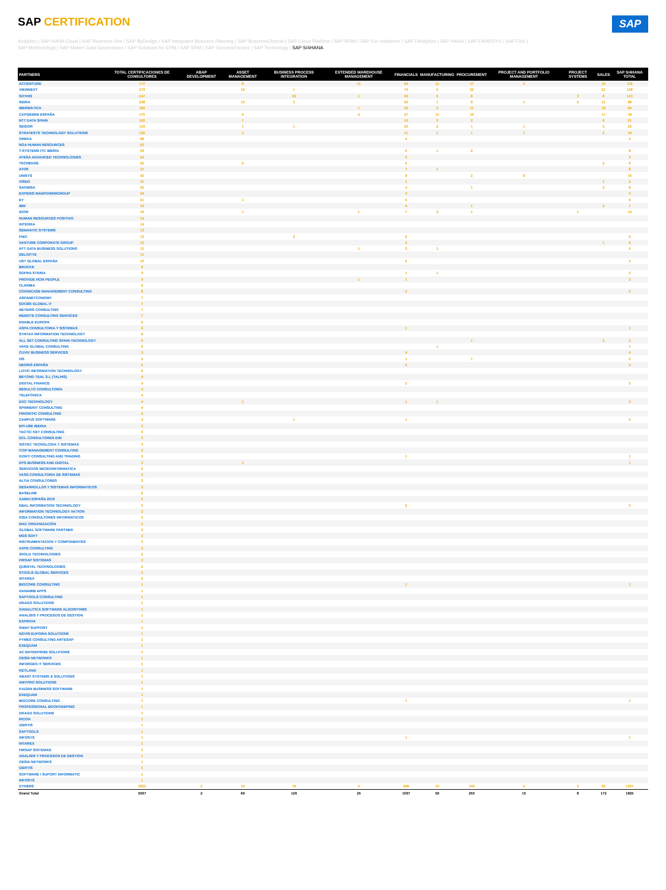SAP
SAP CERTIFICATION
Analytics | SAP HANA Cloud | SAP Business One / SAP ByDesign / SAP Integrated Business Planning | SAP BusinessObjects | SAP Cloud Platform / SAP BRIM / SAP For Industries / SAP Fieldglass | SAP HANA | SAP EMARSYS / SAP Fiori |
SAP Methodology | SAP Master Data Governance / SAP Solutions for EPM / SAP SRM | SAP SuccessFactors | SAP Technology | SAP S/4HANA
| PARTNERS | TOTAL CERTIFICACIONES DE CONSULTORES | ABAP DEVELOPMENT | ASSET MANAGEMENT | BUSINESS PROCESS INTEGRATION | EXTENDED WAREHOUSE MANAGEMENT | FINANCIALS | MANUFACTURING | PROCUREMENT | PROJECT AND PORTFOLIO MANAGEMENT | PROJECT SYSTEMS | SALES | SAP S/4HANA TOTAL |
| --- | --- | --- | --- | --- | --- | --- | --- | --- | --- | --- | --- | --- |
| ACCENTURE | 177 | | 8 | | 11 | 54 | 11 | 17 | 2 | | 15 | 118 |
| VIEWNEXT | 273 | | 16 | 1 | | 73 | 5 | 22 | | | 21 | 138 |
| SOTHIS | 247 | | | 39 | 1 | 59 | 5 | 8 | | 3 | 8 | 123 |
| INDRA | 238 | | 12 | 3 | | 50 | 1 | 8 | 1 | 2 | 11 | 88 |
| IBERMÁTICA | 182 | | | | 1 | 30 | 2 | 11 | | | 16 | 60 |
| CAPGEMINI ESPAÑA | 175 | | 9 | | 4 | 27 | 11 | 10 | | | 17 | 78 |
| NTT DATA SPAIN | 162 | | 1 | | | 10 | 2 | 2 | | | 6 | 21 |
| SEIDOR | 143 | | 1 | 1 | | 23 | 2 | 1 | 1 | | 3 | 32 |
| STRATESYS TECHNOLOGY SOLUTIONS | 102 | | 3 | | | 11 | 1 | 1 | 1 | | 2 | 19 |
| OREKA | 68 | | | | | 4 | | | | | | 4 |
| NGA HUMAN RESOURCES | 63 | | | | | | | | | | | |
| T-SYSTEMS ITC IBERIA | 56 | | | | | 5 | 1 | 2 | | | | 8 |
| AYESA ADVANCED TECHNOLOGIES | 54 | | | | | 3 | | | | | | 3 |
| TECHEDGE | 52 | | 2 | | | 2 | | | | | 2 | 6 |
| ATOS | 47 | | | | | 7 | 1 | | | | | 8 |
| UNISYS | 42 | | | | | 8 | | 2 | 6 | | | 16 |
| VISEO | 41 | | | | | 1 | | | | | 1 | 2 |
| SAPIMSA | 35 | | | | | 4 | | 1 | | | 3 | 8 |
| EXPERIS MANPOWERGROUP | 24 | | | | | 3 | | | | | | 3 |
| EY | 21 | | 1 | | | 5 | | | | | | 6 |
| IBM | 19 | | | | | 4 | | 1 | | | 2 | 7 |
| IDOM | 19 | | 1 | | 1 | 7 | 3 | 1 | | 1 | | 14 |
| HUMAN RESOURCES POSITIVO | 14 | | | | | | | | | | | |
| INTEGRA | 14 | | | | | | | | | | | |
| SEMANTIC SYSTEMS | 13 | | | | | | | | | | | |
| PWC | 13 | | | 3 | | 6 | | | | | | 9 |
| VANTURE CORPORATE GROUP | 12 | | | | | 5 | | | | | 1 | 6 |
| NTT DATA BUSINESS SOLUTIONS | 12 | | | | 1 | 3 | 1 | | | | | 5 |
| DELOITTE | 11 | | | | | | | | | | | |
| UST GLOBAL ESPAÑA | 10 | | | | | 2 | | | | | | 2 |
| BRÜCKE | 9 | | | | | | | | | | | |
| SOPRA STERIA | 9 | | | | | 1 | 1 | | | | | 2 |
| PROVIDE HCM PEOPLE | 9 | | | | 1 | 1 | | | | | | 2 |
| CLARIBA | 9 | | | | | | | | | | | |
| COGNICASE MANAGEMENT CONSULTING | 8 | | | | | 2 | | | | | | 2 |
| ASPANETCONOMY | 7 | | | | | | | | | | | |
| SOCBS GLOBAL IT | 7 | | | | | | | | | | | |
| NETERIS CONSULTING | 7 | | | | | | | | | | | |
| REMOTE CONSULTING SERVICES | 7 | | | | | | | | | | | |
| ENABLE EUROPA | 6 | | | | | | | | | | | |
| ASPA CONSULTORIA Y SISTEMAS | 6 | | | | | 1 | | | | | | 1 |
| SYNTAX INFORMATION TECHNOLOGY | 6 | | | | | | | | | | | |
| ALL SET CONSULTING SPAIN-TECHNOLOGY | 6 | | | | | | | 1 | | | 2 | 3 |
| VAKE GLOBAL CONSULTING | 6 | | | | | | 1 | | | | | 1 |
| CUVIV BUSINESS SERVICES | 5 | | | | | 4 | | | | | | 4 |
| I3S | 5 | | | | | 1 | | 1 | | | | 2 |
| NEORIS ESPAÑA | 5 | | | | | 5 | | | | | | 5 |
| LOYIC INFORMATION TECHNOLOGY | 5 | | | | | | | | | | | |
| BEYOND TEAL S.L (TALHIS) | 4 | | | | | | | | | | | |
| DIGITAL FINANCE | 4 | | | | | 2 | | | | | | 2 |
| RESULTO CONSULTORÍA | 4 | | | | | | | | | | | |
| TELEFÓNICA | 4 | | | | | | | | | | | |
| DXC TECHNOLOGY | 4 | | 1 | | | 1 | 1 | | | | | 3 |
| SPINNERIT CONSULTING | 4 | | | | | | | | | | | |
| PRIORITIC CONSULTING | 4 | | | | | | | | | | | |
| CAMPUS SOFTWARE | 3 | | | 1 | | 1 | | | | | | 2 |
| EPI-USE IBERIA | 3 | | | | | | | | | | | |
| TACTIC KEY CONSULTING | 3 | | | | | | | | | | | |
| DCL CONSULTORES EIM | 3 | | | | | | | | | | | |
| SISTEC TECNOLOGIA Y SISTEMAS | 3 | | | | | | | | | | | |
| ITOP MANAGEMENT CONSULTING | 2 | | | | | | | | | | | |
| GONTI CONSULTING AND TRADING | 2 | | | | | 1 | | | | | | 1 |
| KPS BUSINESS AND DIGITAL | 2 | | 1 | | | | | | | | | 1 |
| SERVICIOS MICROINFORMATICA | 2 | | | | | | | | | | | |
| VASS CONSULTORIA DE SISTEMAS | 2 | | | | | | | | | | | |
| ALTIA CONSULTORES | 2 | | | | | | | | | | | |
| DESARROLLOS Y SISTEMAS INFORMATICOS | 2 | | | | | | | | | | | |
| BASELINE | 2 | | | | | | | | | | | |
| XAMAI ESPAÑA 2019 | 2 | | | | | | | | | | | |
| EBAL INFORMATION TECHNOLOGY | 2 | | | | | 2 | | | | | | 2 |
| INFORMATION TECHNOLOGY AKTION | 2 | | | | | | | | | | | |
| GISA CONSULTORES INFORMATICOS | 2 | | | | | | | | | | | |
| MAC ORGANIZACIÓN | 2 | | | | | | | | | | | |
| GLOBAL SOFTWARE PARTNER | 2 | | | | | | | | | | | |
| MGS SOFT | 2 | | | | | | | | | | | |
| INSTRUMENTACION Y COMPONENTES | 2 | | | | | | | | | | | |
| AXPE CONSULTING | 2 | | | | | | | | | | | |
| 3HOLD TECHNOLOGIES | 2 | | | | | | | | | | | |
| FIRSAP SISTEMAS | 2 | | | | | | | | | | | |
| QUENTAL TECHNOLOGIES | 2 | | | | | | | | | | | |
| STOOLS GLOBAL SERVICES | 2 | | | | | | | | | | | |
| INTAREX | 2 | | | | | | | | | | | |
| BIGCORE CONSULTING | 1 | | | | | 1 | | | | | | 1 |
| HANAMIB APPS | 1 | | | | | | | | | | | |
| SAPTOOLS CONSULTING | 1 | | | | | | | | | | | |
| DRAGO SOLUTIONS | 1 | | | | | | | | | | | |
| OANALITICA SOFTWARE ALGORITHMS | 1 | | | | | | | | | | | |
| ANALISIS Y PROCESOS DE GESTION | 1 | | | | | | | | | | | |
| EXPRIVIA | 1 | | | | | | | | | | | |
| SWAP SUPPORT | 1 | | | | | | | | | | | |
| NOVIS EUFORIA SOLUTIONS | 1 | | | | | | | | | | | |
| PYMES CONSULTING ARTESAP | 1 | | | | | | | | | | | |
| EXEQUAM | 1 | | | | | | | | | | | |
| AC ENTERPRISE SOLUTIONS | 1 | | | | | | | | | | | |
| OESÍA NETWORKS | 1 | | | | | | | | | | | |
| INFORGES IT SERVICES | 1 | | | | | | | | | | | |
| KEYLAND | 1 | | | | | | | | | | | |
| ABAST SYSTEMS & SOLUTIONS | 1 | | | | | | | | | | | |
| AMYPRO SOLUTIONS | 1 | | | | | | | | | | | |
| KAIZEN BUSINESS SOFTWARE | 1 | | | | | | | | | | | |
| EXEQUAM | 1 | | | | | | | | | | | |
| BIGCORE CONSULTING | 1 | | | | | 1 | | | | | | 1 |
| PROFESSIONAL BOOKKEEPING | 1 | | | | | | | | | | | |
| DRAGO SOLUTIONS | 1 | | | | | | | | | | | |
| RICOH | 1 | | | | | | | | | | | |
| IZERTIS | 1 | | | | | | | | | | | |
| SAPTOOLS | 1 | | | | | | | | | | | |
| INFOSYS | 1 | | | | | 1 | | | | | | 1 |
| INTAREX | 1 | | | | | | | | | | | |
| FIRSAP SISTEMAS | 1 | | | | | | | | | | | |
| ANALISIS Y PROCESOS DE GESTION | 1 | | | | | | | | | | | |
| OESIA NETWORKS | 1 | | | | | | | | | | | |
| IZERTIS | 1 | | | | | | | | | | | |
| SOFTWARE I SUPORT INFORMATIC | 1 | | | | | | | | | | | |
| INFOSYS | 1 | | | | | | | | | | | |
| OTHERS | 2832 | 2 | 10 | 78 | 5 | 668 | 10 | 166 | 4 | 2 | 62 | 1007 |
| Grand Total | 5597 | 2 | 66 | 126 | 25 | 1097 | 59 | 255 | 15 | 8 | 172 | 1825 |